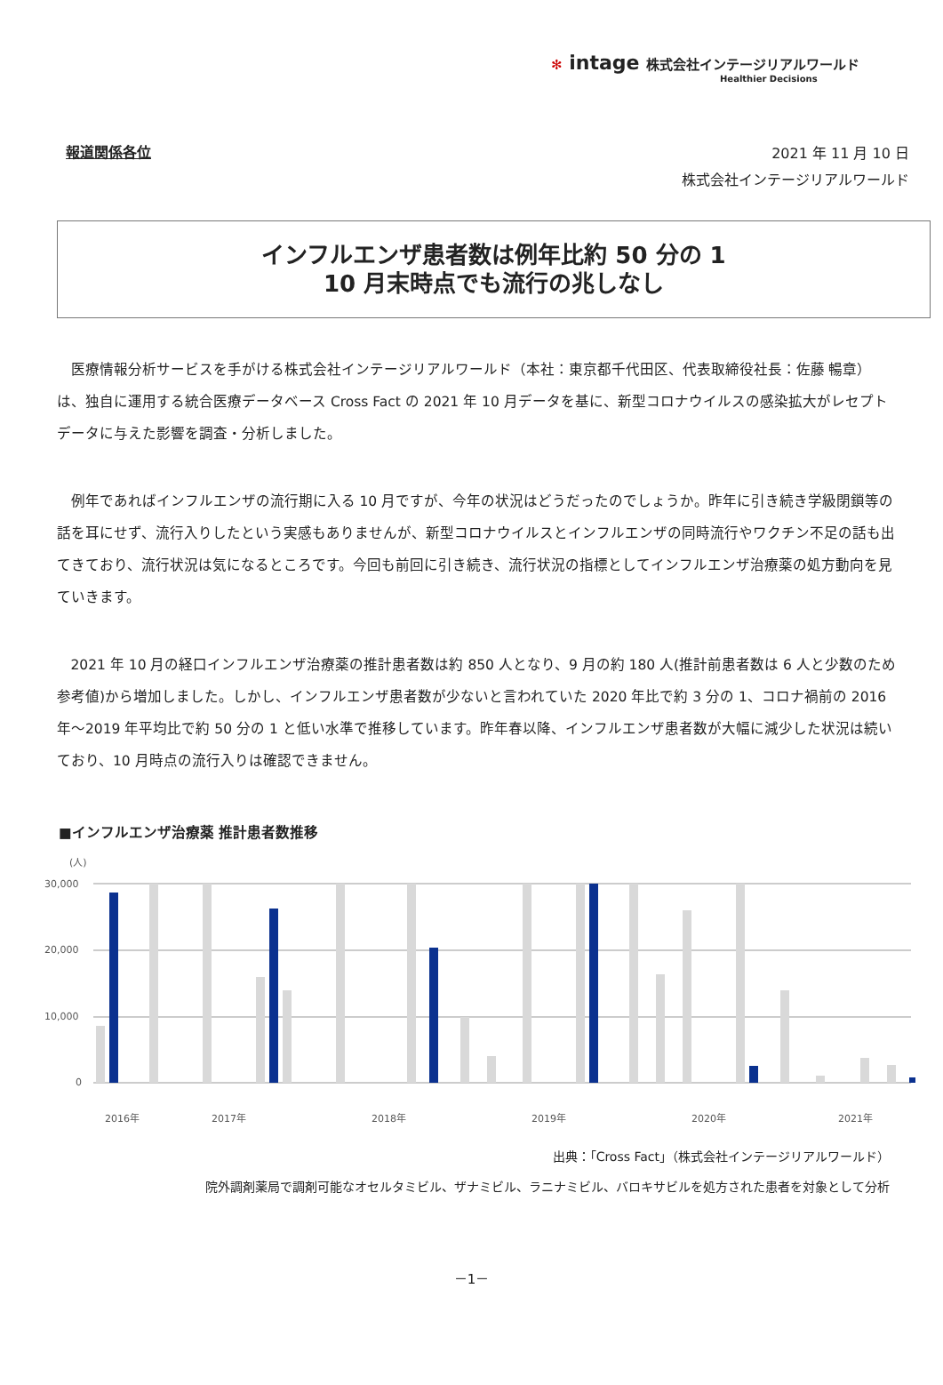✻ intage 株式会社インテージリアルワールド
Healthier Decisions
報道関係各位
2021 年 11 月 10 日
株式会社インテージリアルワールド
インフルエンザ患者数は例年比約 50 分の 1
10 月末時点でも流行の兆しなし
医療情報分析サービスを手がける株式会社インテージリアルワールド（本社：東京都千代田区、代表取締役社長：佐藤 暢章）は、独自に運用する統合医療データベース Cross Fact の 2021 年 10 月データを基に、新型コロナウイルスの感染拡大がレセプトデータに与えた影響を調査・分析しました。
例年であればインフルエンザの流行期に入る 10 月ですが、今年の状況はどうだったのでしょうか。昨年に引き続き学級閉鎖等の話を耳にせず、流行入りしたという実感もありませんが、新型コロナウイルスとインフルエンザの同時流行やワクチン不足の話も出てきており、流行状況は気になるところです。今回も前回に引き続き、流行状況の指標としてインフルエンザ治療薬の処方動向を見ていきます。
2021 年 10 月の経口インフルエンザ治療薬の推計患者数は約 850 人となり、9 月の約 180 人(推計前患者数は 6 人と少数のため参考値)から増加しました。しかし、インフルエンザ患者数が少ないと言われていた 2020 年比で約 3 分の 1、コロナ禍前の 2016 年～2019 年平均比で約 50 分の 1 と低い水準で推移しています。昨年春以降、インフルエンザ患者数が大幅に減少した状況は続いており、10 月時点の流行入りは確認できません。
■インフルエンザ治療薬 推計患者数推移
(人)
30,000
20,000
10,000
0
2016年
2017年
2018年
2019年
2020年
2021年
出典：「Cross Fact」（株式会社インテージリアルワールド）
院外調剤薬局で調剤可能なオセルタミビル、ザナミビル、ラニナミビル、バロキサビルを処方された患者を対象として分析
－1－